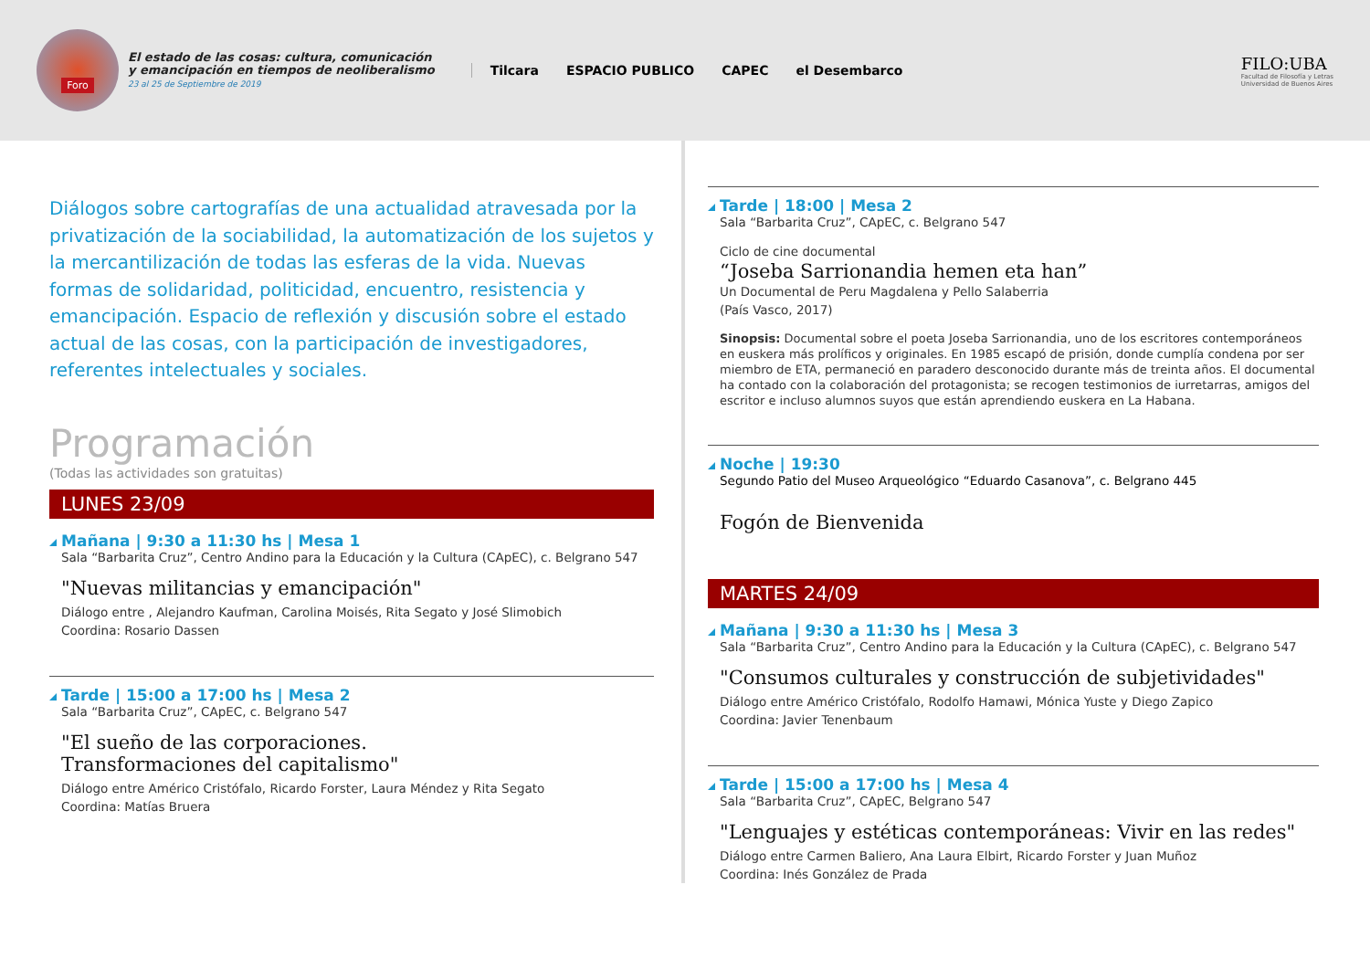Foro
El estado de las cosas: cultura, comunicación
y emancipación en tiempos de neoliberalismo
23 al 25 de Septiembre de 2019
Tilcara ESPACIO PUBLICO CAPEC el Desembarco
FILO:UBA
Facultad de Filosofía y Letras
Universidad de Buenos Aires
Diálogos sobre cartografías de una actualidad atravesada por la privatización de la sociabilidad, la automatización de los sujetos y la mercantilización de todas las esferas de la vida. Nuevas formas de solidaridad, politicidad, encuentro, resistencia y emancipación. Espacio de reflexión y discusión sobre el estado actual de las cosas, con la participación de investigadores, referentes intelectuales y sociales.
Programación
(Todas las actividades son gratuitas)
LUNES 23/09
Mañana | 9:30 a 11:30 hs | Mesa 1
Sala “Barbarita Cruz”, Centro Andino para la Educación y la Cultura (CApEC), c. Belgrano 547
"Nuevas militancias y emancipación"
Diálogo entre , Alejandro Kaufman, Carolina Moisés, Rita Segato y José Slimobich
Coordina: Rosario Dassen
Tarde | 15:00 a 17:00 hs | Mesa 2
Sala “Barbarita Cruz”, CApEC, c. Belgrano 547
"El sueño de las corporaciones.
Transformaciones del capitalismo"
Diálogo entre Américo Cristófalo, Ricardo Forster, Laura Méndez y Rita Segato
Coordina: Matías Bruera
Tarde | 18:00 | Mesa 2
Sala “Barbarita Cruz”, CApEC, c. Belgrano 547
Ciclo de cine documental
“Joseba Sarrionandia hemen eta han”
Un Documental de Peru Magdalena y Pello Salaberria
(País Vasco, 2017)
Sinopsis: Documental sobre el poeta Joseba Sarrionandia, uno de los escritores contemporáneos en euskera más prolíficos y originales. En 1985 escapó de prisión, donde cumplía condena por ser miembro de ETA, permaneció en paradero desconocido durante más de treinta años. El documental ha contado con la colaboración del protagonista; se recogen testimonios de iurretarras, amigos del escritor e incluso alumnos suyos que están aprendiendo euskera en La Habana.
Noche | 19:30
Segundo Patio del Museo Arqueológico “Eduardo Casanova”, c. Belgrano 445
Fogón de Bienvenida
MARTES 24/09
Mañana | 9:30 a 11:30 hs | Mesa 3
Sala “Barbarita Cruz”, Centro Andino para la Educación y la Cultura (CApEC), c. Belgrano 547
"Consumos culturales y construcción de subjetividades"
Diálogo entre Américo Cristófalo, Rodolfo Hamawi, Mónica Yuste y Diego Zapico
Coordina: Javier Tenenbaum
Tarde | 15:00 a 17:00 hs | Mesa 4
Sala “Barbarita Cruz”, CApEC, Belgrano 547
"Lenguajes y estéticas contemporáneas: Vivir en las redes"
Diálogo entre Carmen Baliero, Ana Laura Elbirt, Ricardo Forster y Juan Muñoz
Coordina: Inés González de Prada